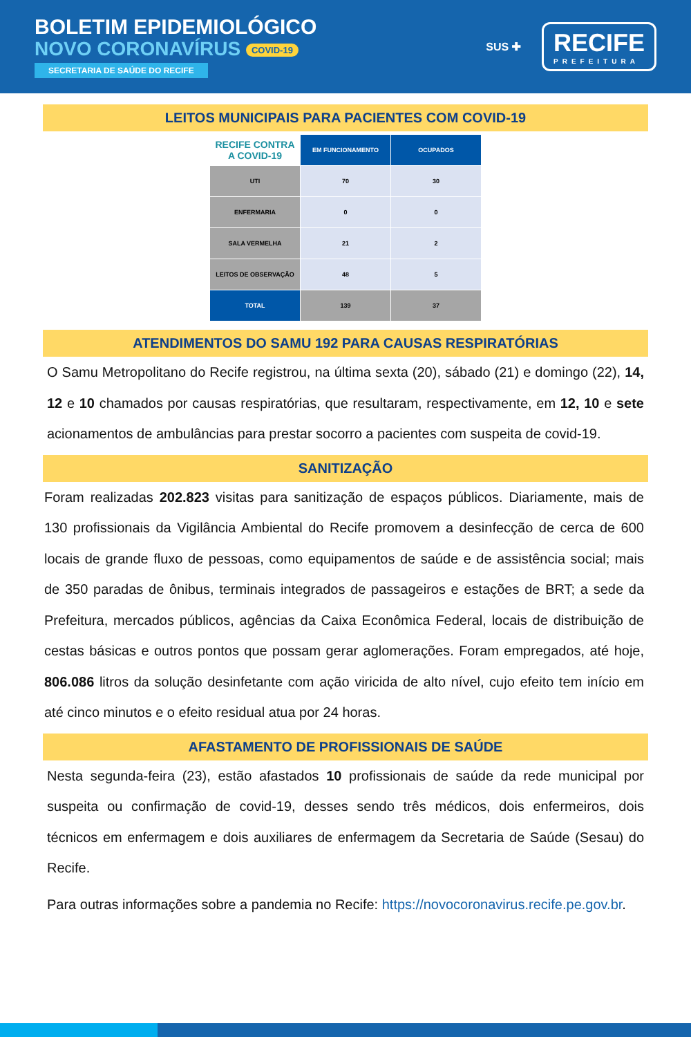BOLETIM EPIDEMIOLÓGICO
NOVO CORONAVÍRUS COVID-19
SECRETARIA DE SAÚDE DO RECIFE
SUS ✚
RECIFE
PREFEITURA
LEITOS MUNICIPAIS PARA PACIENTES COM COVID-19
| RECIFE CONTRA A COVID-19 | EM FUNCIONAMENTO | OCUPADOS |
| UTI | 70 | 30 |
| ENFERMARIA | 0 | 0 |
| SALA VERMELHA | 21 | 2 |
| LEITOS DE OBSERVAÇÃO | 48 | 5 |
| TOTAL | 139 | 37 |
ATENDIMENTOS DO SAMU 192 PARA CAUSAS RESPIRATÓRIAS
O Samu Metropolitano do Recife registrou, na última sexta (20), sábado (21) e domingo (22), 14, 12 e 10 chamados por causas respiratórias, que resultaram, respectivamente, em 12, 10 e sete acionamentos de ambulâncias para prestar socorro a pacientes com suspeita de covid-19.
SANITIZAÇÃO
Foram realizadas 202.823 visitas para sanitização de espaços públicos. Diariamente, mais de 130 profissionais da Vigilância Ambiental do Recife promovem a desinfecção de cerca de 600 locais de grande fluxo de pessoas, como equipamentos de saúde e de assistência social; mais de 350 paradas de ônibus, terminais integrados de passageiros e estações de BRT; a sede da Prefeitura, mercados públicos, agências da Caixa Econômica Federal, locais de distribuição de cestas básicas e outros pontos que possam gerar aglomerações. Foram empregados, até hoje, 806.086 litros da solução desinfetante com ação viricida de alto nível, cujo efeito tem início em até cinco minutos e o efeito residual atua por 24 horas.
AFASTAMENTO DE PROFISSIONAIS DE SAÚDE
Nesta segunda-feira (23), estão afastados 10 profissionais de saúde da rede municipal por suspeita ou confirmação de covid-19, desses sendo três médicos, dois enfermeiros, dois técnicos em enfermagem e dois auxiliares de enfermagem da Secretaria de Saúde (Sesau) do Recife.
Para outras informações sobre a pandemia no Recife: https://novocoronavirus.recife.pe.gov.br.